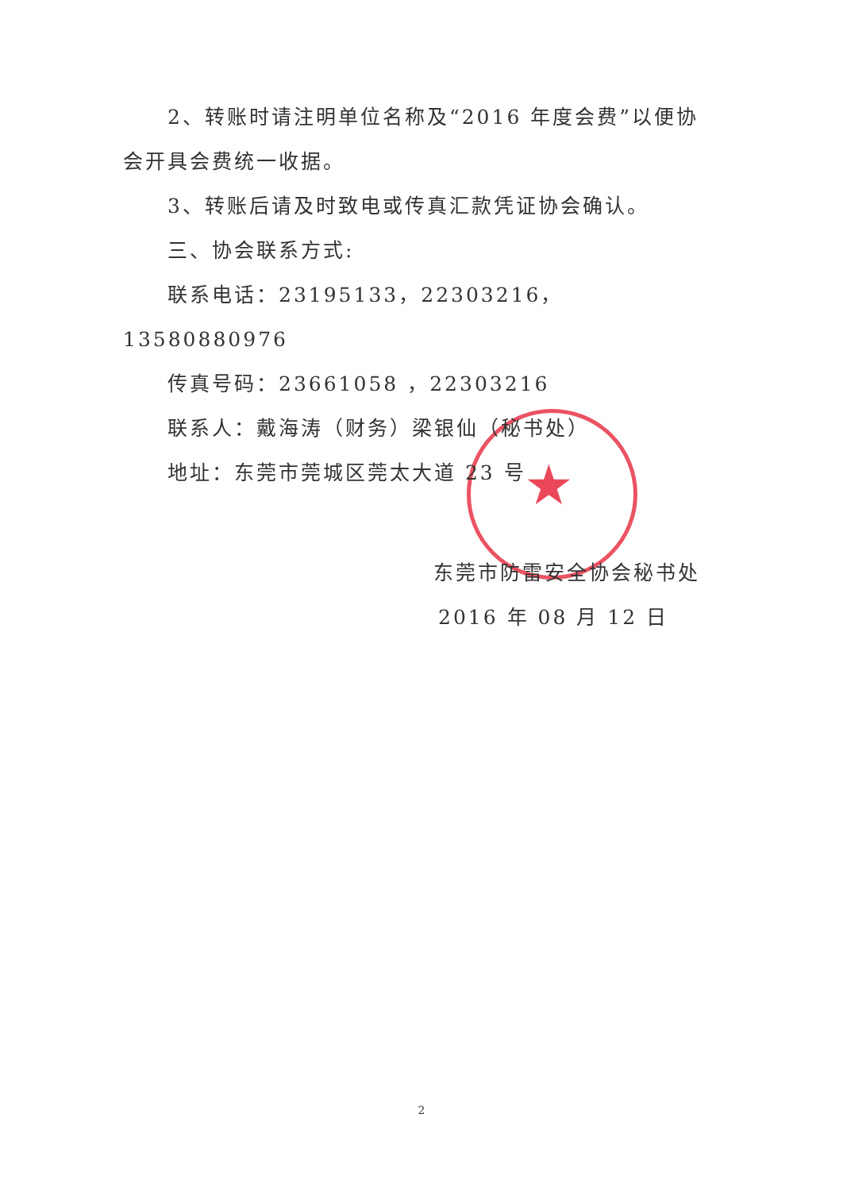★
2、转账时请注明单位名称及“2016 年度会费”以便协会开具会费统一收据。
3、转账后请及时致电或传真汇款凭证协会确认。
三、协会联系方式:
联系电话：23195133，22303216，13580880976
传真号码：23661058 ，22303216
联系人：戴海涛（财务）梁银仙（秘书处）
地址：东莞市莞城区莞太大道 23 号
东莞市防雷安全协会秘书处
2016 年 08 月 12 日
2